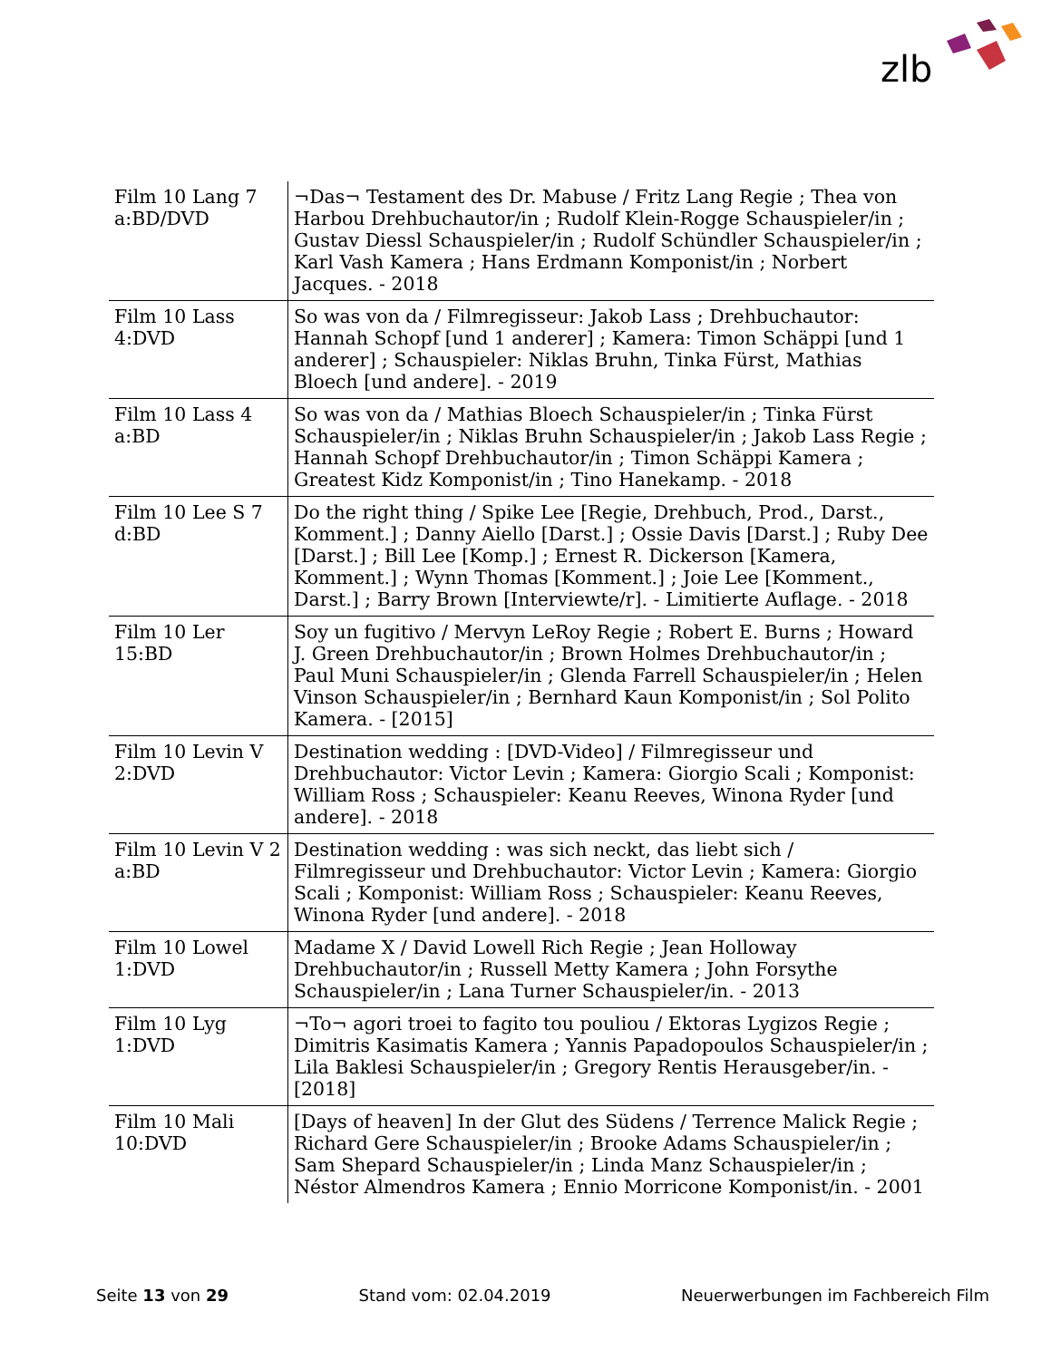zlb
| Film 10 Lang 7 a:BD/DVD | ¬Das¬ Testament des Dr. Mabuse / Fritz Lang Regie ; Thea von Harbou Drehbuchautor/in ; Rudolf Klein-Rogge Schauspieler/in ; Gustav Diessl Schauspieler/in ; Rudolf Schündler Schauspieler/in ; Karl Vash Kamera ; Hans Erdmann Komponist/in ; Norbert Jacques. - 2018 |
| Film 10 Lass 4:DVD | So was von da / Filmregisseur: Jakob Lass ; Drehbuchautor: Hannah Schopf [und 1 anderer] ; Kamera: Timon Schäppi [und 1 anderer] ; Schauspieler: Niklas Bruhn, Tinka Fürst, Mathias Bloech [und andere]. - 2019 |
| Film 10 Lass 4 a:BD | So was von da / Mathias Bloech Schauspieler/in ; Tinka Fürst Schauspieler/in ; Niklas Bruhn Schauspieler/in ; Jakob Lass Regie ; Hannah Schopf Drehbuchautor/in ; Timon Schäppi Kamera ; Greatest Kidz Komponist/in ; Tino Hanekamp. - 2018 |
| Film 10 Lee S 7 d:BD | Do the right thing / Spike Lee [Regie, Drehbuch, Prod., Darst., Komment.] ; Danny Aiello [Darst.] ; Ossie Davis [Darst.] ; Ruby Dee [Darst.] ; Bill Lee [Komp.] ; Ernest R. Dickerson [Kamera, Komment.] ; Wynn Thomas [Komment.] ; Joie Lee [Komment., Darst.] ; Barry Brown [Interviewte/r]. - Limitierte Auflage. - 2018 |
| Film 10 Ler 15:BD | Soy un fugitivo / Mervyn LeRoy Regie ; Robert E. Burns ; Howard J. Green Drehbuchautor/in ; Brown Holmes Drehbuchautor/in ; Paul Muni Schauspieler/in ; Glenda Farrell Schauspieler/in ; Helen Vinson Schauspieler/in ; Bernhard Kaun Komponist/in ; Sol Polito Kamera. - [2015] |
| Film 10 Levin V 2:DVD | Destination wedding : [DVD-Video] / Filmregisseur und Drehbuchautor: Victor Levin ; Kamera: Giorgio Scali ; Komponist: William Ross ; Schauspieler: Keanu Reeves, Winona Ryder [und andere]. - 2018 |
| Film 10 Levin V 2 a:BD | Destination wedding : was sich neckt, das liebt sich / Filmregisseur und Drehbuchautor: Victor Levin ; Kamera: Giorgio Scali ; Komponist: William Ross ; Schauspieler: Keanu Reeves, Winona Ryder [und andere]. - 2018 |
| Film 10 Lowel 1:DVD | Madame X / David Lowell Rich Regie ; Jean Holloway Drehbuchautor/in ; Russell Metty Kamera ; John Forsythe Schauspieler/in ; Lana Turner Schauspieler/in. - 2013 |
| Film 10 Lyg 1:DVD | ¬To¬ agori troei to fagito tou pouliou / Ektoras Lygizos Regie ; Dimitris Kasimatis Kamera ; Yannis Papadopoulos Schauspieler/in ; Lila Baklesi Schauspieler/in ; Gregory Rentis Herausgeber/in. - [2018] |
| Film 10 Mali 10:DVD | [Days of heaven] In der Glut des Südens / Terrence Malick Regie ; Richard Gere Schauspieler/in ; Brooke Adams Schauspieler/in ; Sam Shepard Schauspieler/in ; Linda Manz Schauspieler/in ; Néstor Almendros Kamera ; Ennio Morricone Komponist/in. - 2001 |
Seite 13 von 29 Stand vom: 02.04.2019 Neuerwerbungen im Fachbereich Film